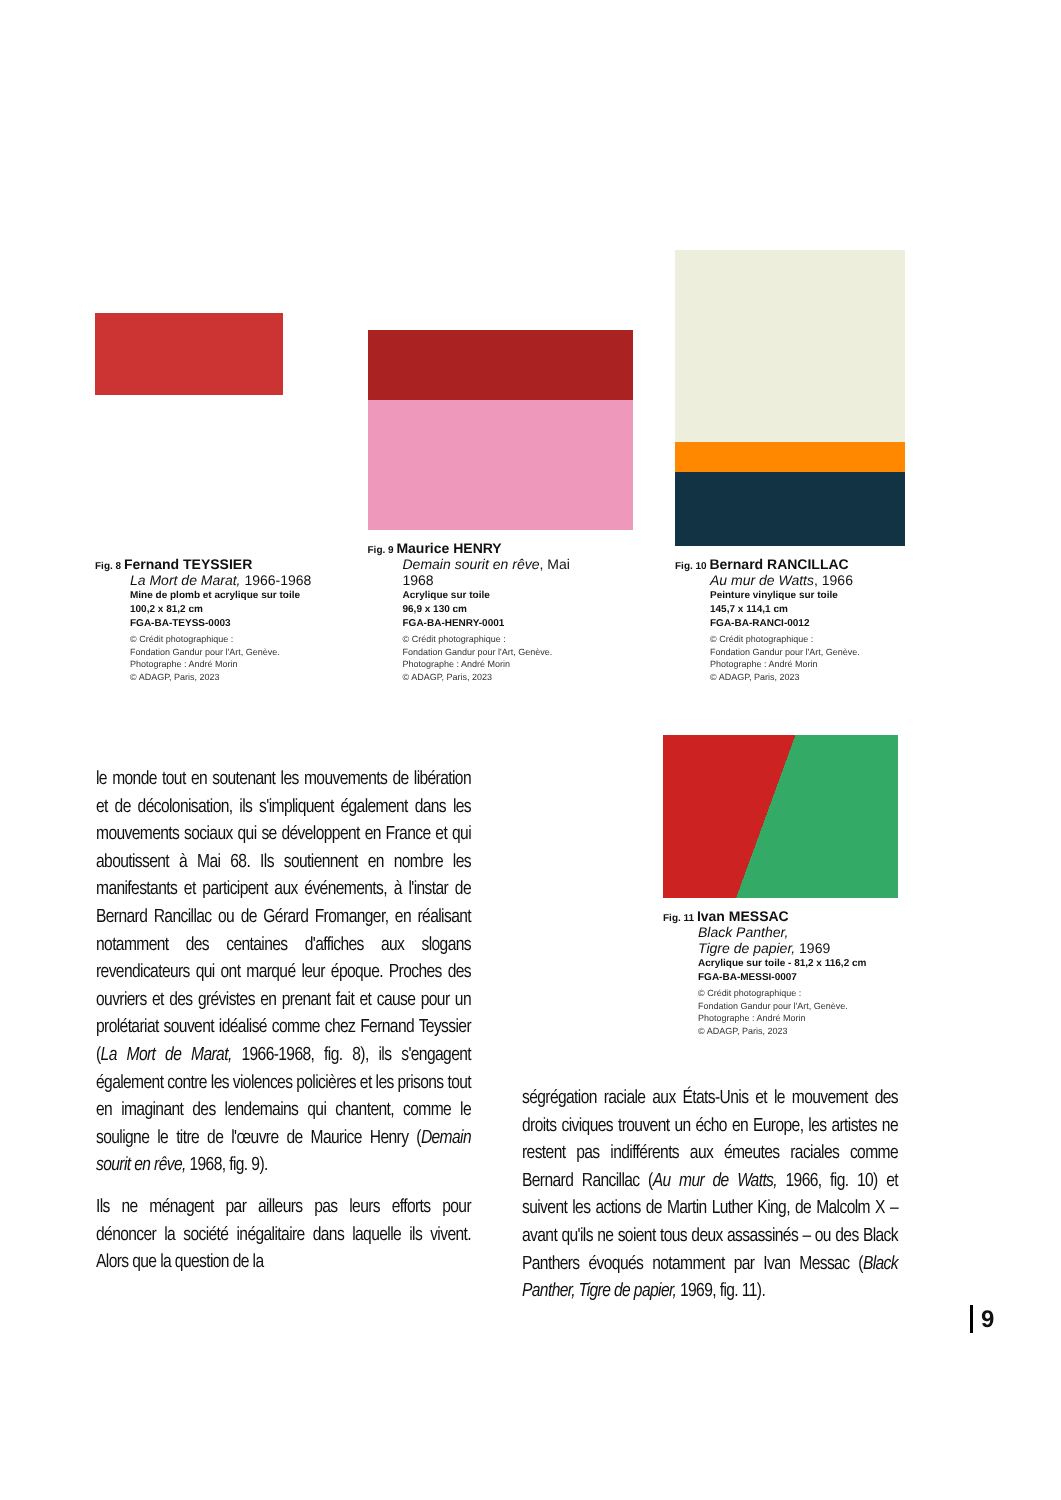Fig. 8 Fernand TEYSSIER
La Mort de Marat, 1966-1968
Mine de plomb et acrylique sur toile
100,2 x 81,2 cm
FGA-BA-TEYSS-0003
© Crédit photographique :
Fondation Gandur pour l'Art, Genève.
Photographe : André Morin
© ADAGP, Paris, 2023
Fig. 9 Maurice HENRY
Demain sourit en rêve, Mai 1968
Acrylique sur toile
96,9 x 130 cm
FGA-BA-HENRY-0001
© Crédit photographique :
Fondation Gandur pour l'Art, Genève.
Photographe : André Morin
© ADAGP, Paris, 2023
Fig. 10 Bernard RANCILLAC
Au mur de Watts, 1966
Peinture vinylique sur toile
145,7 x 114,1 cm
FGA-BA-RANCI-0012
© Crédit photographique :
Fondation Gandur pour l'Art, Genève.
Photographe : André Morin
© ADAGP, Paris, 2023
Fig. 11 Ivan MESSAC
Black Panther,
Tigre de papier, 1969
Acrylique sur toile - 81,2 x 116,2 cm
FGA-BA-MESSI-0007
© Crédit photographique :
Fondation Gandur pour l'Art, Genève.
Photographe : André Morin
© ADAGP, Paris, 2023
le monde tout en soutenant les mouvements de libération et de décolonisation, ils s'impliquent également dans les mouvements sociaux qui se développent en France et qui aboutissent à Mai 68. Ils soutiennent en nombre les manifestants et participent aux événements, à l'instar de Bernard Rancillac ou de Gérard Fromanger, en réalisant notamment des centaines d'affiches aux slogans revendicateurs qui ont marqué leur époque. Proches des ouvriers et des grévistes en prenant fait et cause pour un prolétariat souvent idéalisé comme chez Fernand Teyssier (La Mort de Marat, 1966-1968, fig. 8), ils s'engagent également contre les violences policières et les prisons tout en imaginant des lendemains qui chantent, comme le souligne le titre de l'œuvre de Maurice Henry (Demain sourit en rêve, 1968, fig. 9).
Ils ne ménagent par ailleurs pas leurs efforts pour dénoncer la société inégalitaire dans laquelle ils vivent. Alors que la question de la
ségrégation raciale aux États-Unis et le mouvement des droits civiques trouvent un écho en Europe, les artistes ne restent pas indifférents aux émeutes raciales comme Bernard Rancillac (Au mur de Watts, 1966, fig. 10) et suivent les actions de Martin Luther King, de Malcolm X – avant qu'ils ne soient tous deux assassinés – ou des Black Panthers évoqués notamment par Ivan Messac (Black Panther, Tigre de papier, 1969, fig. 11).
9